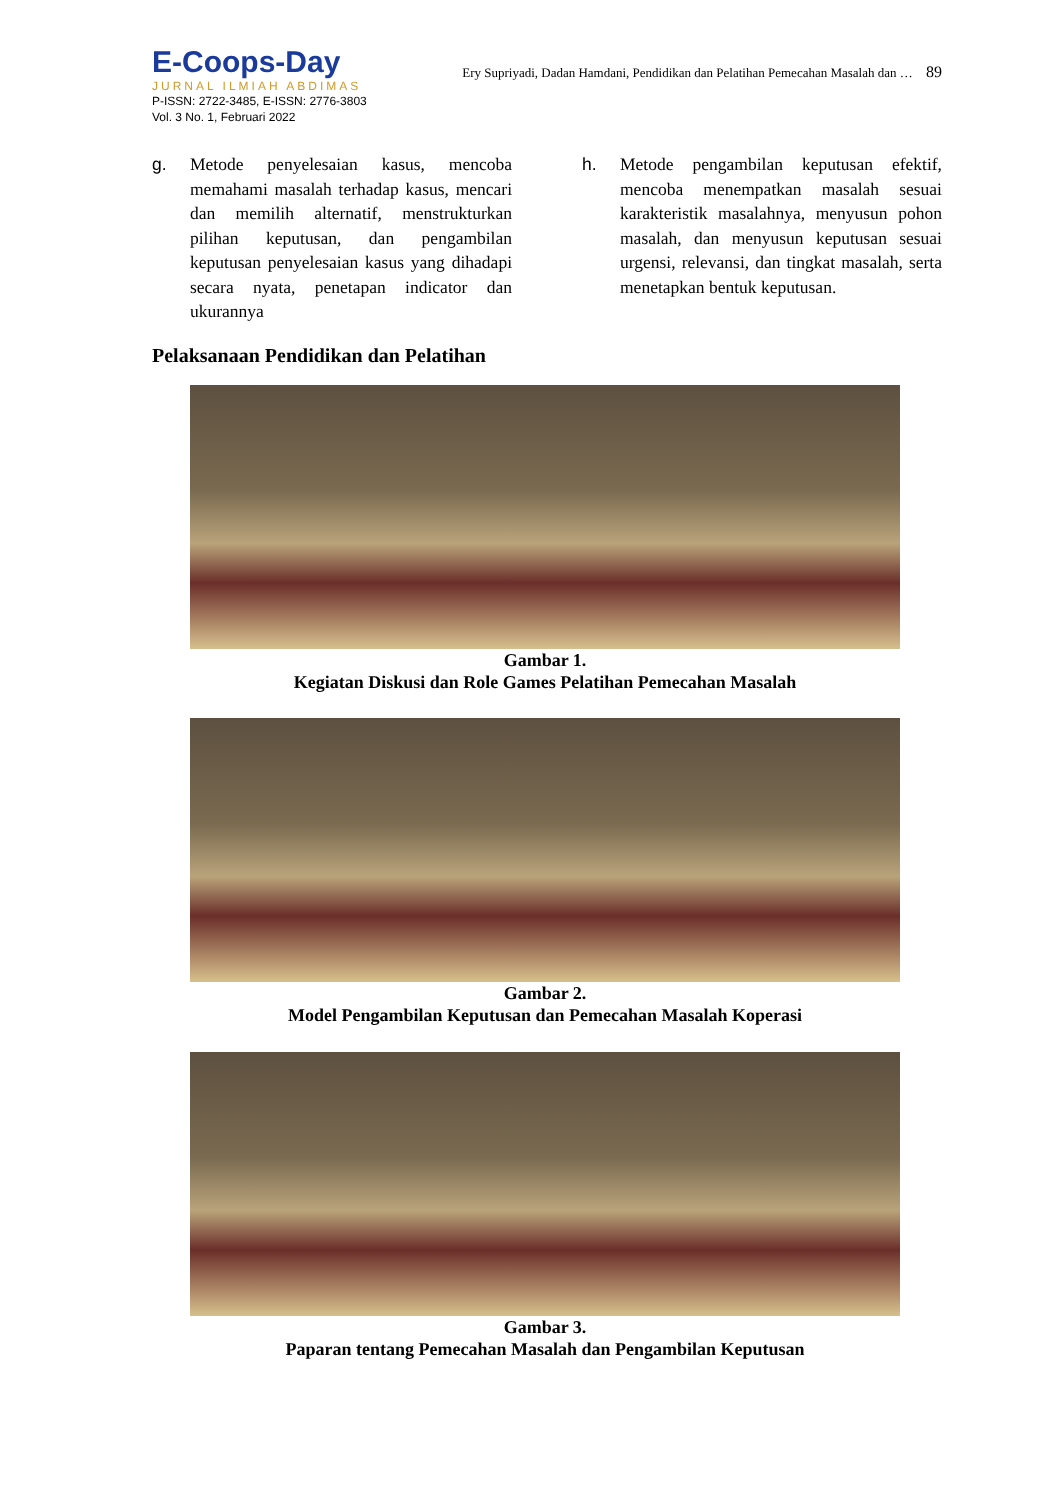E-Coops-Day
JURNAL ILMIAH ABDIMAS
P-ISSN: 2722-3485, E-ISSN: 2776-3803
Vol. 3 No. 1, Februari 2022
Ery Supriyadi, Dadan Hamdani, Pendidikan dan Pelatihan Pemecahan Masalah dan … 89
g. Metode penyelesaian kasus, mencoba memahami masalah terhadap kasus, mencari dan memilih alternatif, menstrukturkan pilihan keputusan, dan pengambilan keputusan penyelesaian kasus yang dihadapi secara nyata, penetapan indicator dan ukurannya
h. Metode pengambilan keputusan efektif, mencoba menempatkan masalah sesuai karakteristik masalahnya, menyusun pohon masalah, dan menyusun keputusan sesuai urgensi, relevansi, dan tingkat masalah, serta menetapkan bentuk keputusan.
Pelaksanaan Pendidikan dan Pelatihan
Gambar 1.
Kegiatan Diskusi dan Role Games Pelatihan Pemecahan Masalah
Gambar 2.
Model Pengambilan Keputusan dan Pemecahan Masalah Koperasi
Gambar 3.
Paparan tentang Pemecahan Masalah dan Pengambilan Keputusan